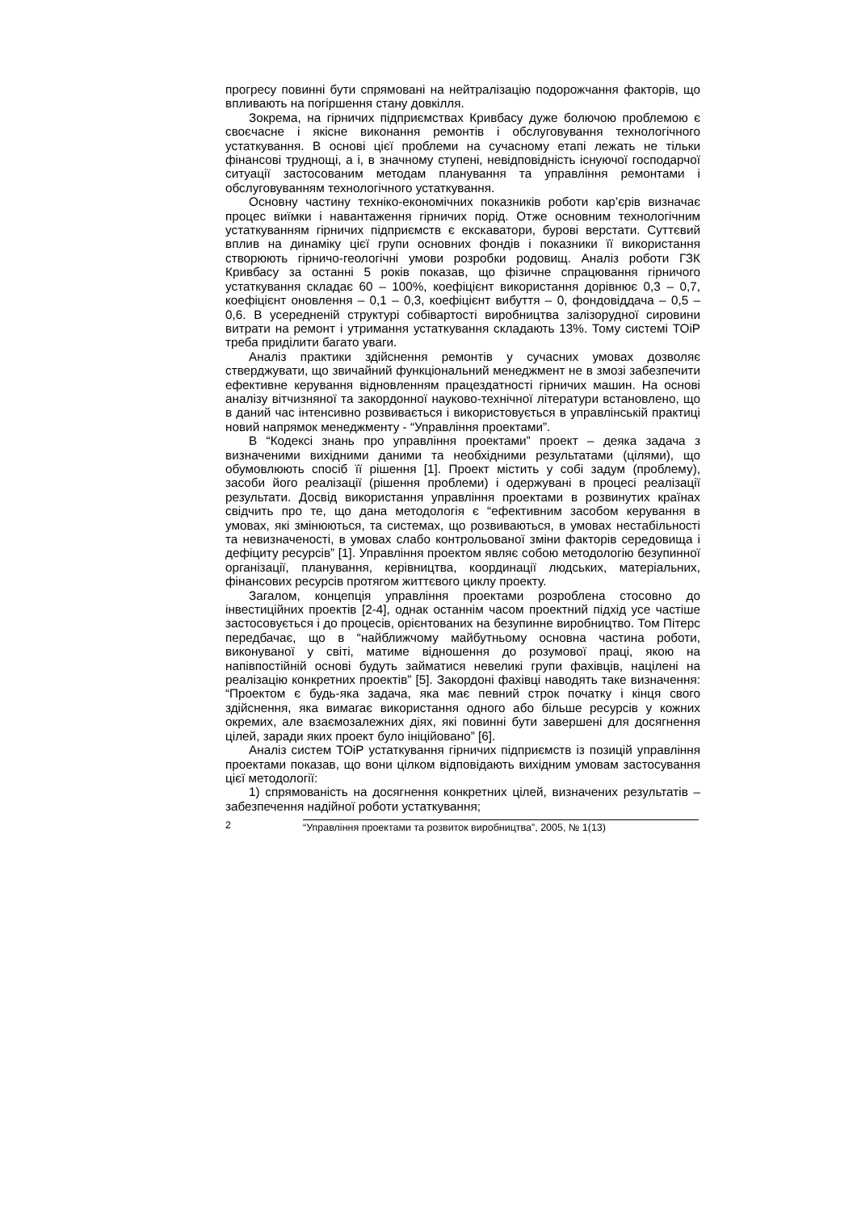прогресу повинні бути спрямовані на нейтралізацію подорожчання факторів, що впливають на погіршення стану довкілля.
Зокрема, на гірничих підприємствах Кривбасу дуже болючою проблемою є своєчасне і якісне виконання ремонтів і обслуговування технологічного устаткування. В основі цієї проблеми на сучасному етапі лежать не тільки фінансові труднощі, а і, в значному ступені, невідповідність існуючої господарчої ситуації застосованим методам планування та управління ремонтами і обслуговуванням технологічного устаткування.
Основну частину техніко-економічних показників роботи кар’єрів визначає процес виїмки і навантаження гірничих порід. Отже основним технологічним устаткуванням гірничих підприємств є екскаватори, бурові верстати. Суттєвий вплив на динаміку цієї групи основних фондів і показники її використання створюють гірничо-геологічні умови розробки родовищ. Аналіз роботи ГЗК Кривбасу за останні 5 років показав, що фізичне спрацювання гірничого устаткування складає 60 – 100%, коефіцієнт використання дорівнює 0,3 – 0,7, коефіцієнт оновлення – 0,1 – 0,3, коефіцієнт вибуття – 0, фондовіддача – 0,5 – 0,6. В усередненій структурі собівартості виробництва залізорудної сировини витрати на ремонт і утримання устаткування складають 13%. Тому системі ТОіР треба приділити багато уваги.
Аналіз практики здійснення ремонтів у сучасних умовах дозволяє стверджувати, що звичайний функціональний менеджмент не в змозі забезпечити ефективне керування відновленням працездатності гірничих машин. На основі аналізу вітчизняної та закордонної науково-технічної літератури встановлено, що в даний час інтенсивно розвивається і використовується в управлінській практиці новий напрямок менеджменту - “Управління проектами”.
В “Кодексі знань про управління проектами” проект – деяка задача з визначеними вихідними даними та необхідними результатами (цілями), що обумовлюють спосіб її рішення [1]. Проект містить у собі задум (проблему), засоби його реалізації (рішення проблеми) і одержувані в процесі реалізації результати. Досвід використання управління проектами в розвинутих країнах свідчить про те, що дана методологія є “ефективним засобом керування в умовах, які змінюються, та системах, що розвиваються, в умовах нестабільності та невизначеності, в умовах слабо контрольованої зміни факторів середовища і дефіциту ресурсів” [1]. Управління проектом являє собою методологію безупинної організації, планування, керівництва, координації людських, матеріальних, фінансових ресурсів протягом життєвого циклу проекту.
Загалом, концепція управління проектами розроблена стосовно до інвестиційних проектів [2-4], однак останнім часом проектний підхід усе частіше застосовується і до процесів, орієнтованих на безупинне виробництво. Том Пітерс передбачає, що в “найближчому майбутньому основна частина роботи, виконуваної у світі, матиме відношення до розумової праці, якою на напівпостійній основі будуть займатися невеликі групи фахівців, націлені на реалізацію конкретних проектів” [5]. Закордоні фахівці наводять таке визначення: “Проектом є будь-яка задача, яка має певний строк початку і кінця свого здійснення, яка вимагає використання одного або більше ресурсів у кожних окремих, але взаємозалежних діях, які повинні бути завершені для досягнення цілей, заради яких проект було ініційовано” [6].
Аналіз систем ТОіР устаткування гірничих підприємств із позицій управління проектами показав, що вони цілком відповідають вихідним умовам застосування цієї методології:
1) спрямованість на досягнення конкретних цілей, визначених результатів – забезпечення надійної роботи устаткування;
2 “Управління проектами та розвиток виробництва”, 2005, № 1(13)